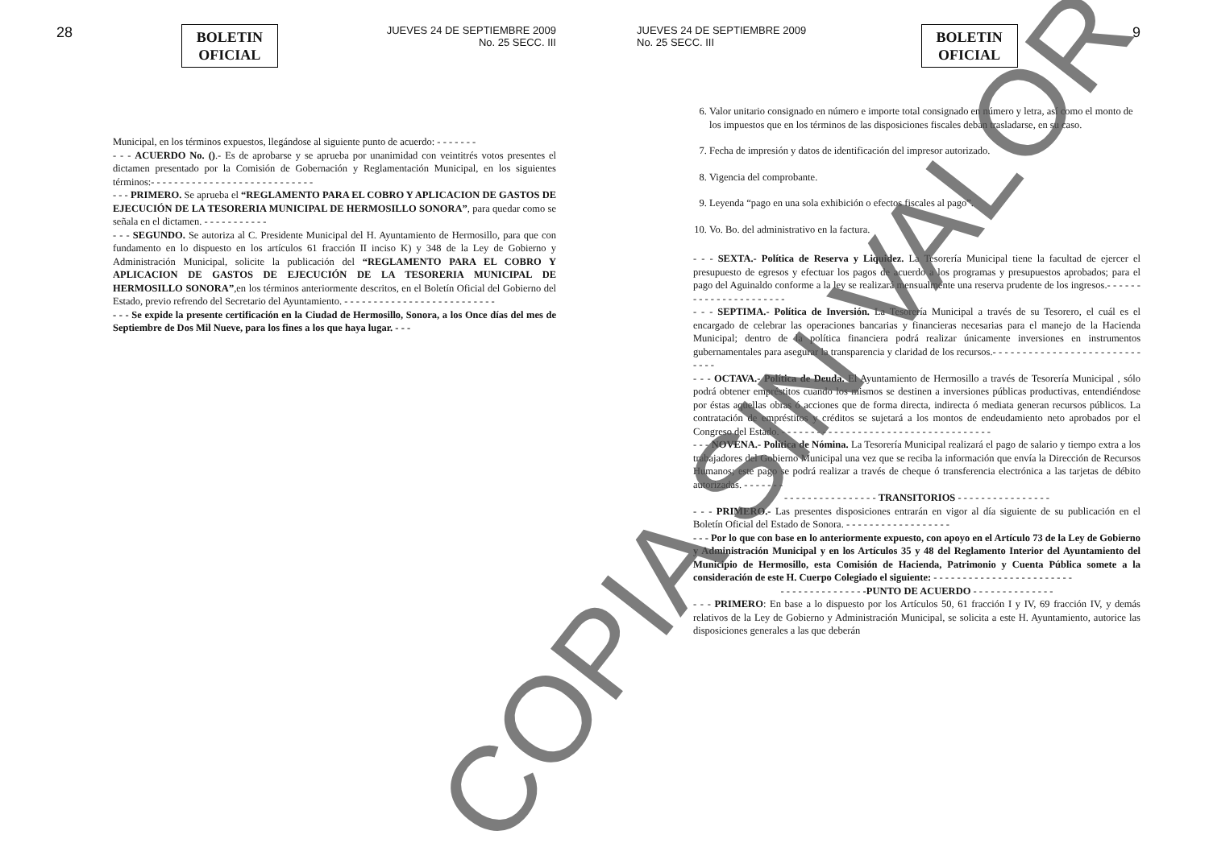28
BOLETIN
OFICIAL
JUEVES 24 DE SEPTIEMBRE 2009
No. 25 SECC. III
Municipal, en los términos expuestos, llegándose al siguiente punto de acuerdo: - - - - - - -
- - - ACUERDO No. ().- Es de aprobarse y se aprueba por unanimidad con veintitrés votos presentes el dictamen presentado por la Comisión de Gobernación y Reglamentación Municipal, en los siguientes términos:- - - - - - - - - - - - - - - - - - - - - - - - - - - -
- - - PRIMERO. Se aprueba el “REGLAMENTO PARA EL COBRO Y APLICACION DE GASTOS DE EJECUCIÓN DE LA TESORERIA MUNICIPAL DE HERMOSILLO SONORA”, para quedar como se señala en el dictamen. - - - - - - - - - - -
- - - SEGUNDO. Se autoriza al C. Presidente Municipal del H. Ayuntamiento de Hermosillo, para que con fundamento en lo dispuesto en los artículos 61 fracción II inciso K) y 348 de la Ley de Gobierno y Administración Municipal, solicite la publicación del “REGLAMENTO PARA EL COBRO Y APLICACION DE GASTOS DE EJECUCIÓN DE LA TESORERIA MUNICIPAL DE HERMOSILLO SONORA”,en los términos anteriormente descritos, en el Boletín Oficial del Gobierno del Estado, previo refrendo del Secretario del Ayuntamiento. - - - - - - - - - - - - - - - - - - - - - - - - - -
- - - Se expide la presente certificación en la Ciudad de Hermosillo, Sonora, a los Once días del mes de Septiembre de Dos Mil Nueve, para los fines a los que haya lugar. - - -
JUEVES 24 DE SEPTIEMBRE 2009
No. 25 SECC. III
BOLETIN
OFICIAL
9
6. Valor unitario consignado en número e importe total consignado en número y letra, así como el monto de los impuestos que en los términos de las disposiciones fiscales deban trasladarse, en su caso.
7. Fecha de impresión y datos de identificación del impresor autorizado.
8. Vigencia del comprobante.
9. Leyenda “pago en una sola exhibición o efectos fiscales al pago”.
10. Vo. Bo. del administrativo en la factura.
- - - SEXTA.- Política de Reserva y Liquidez. La Tesorería Municipal tiene la facultad de ejercer el presupuesto de egresos y efectuar los pagos de acuerdo a los programas y presupuestos aprobados; para el pago del Aguinaldo conforme a la ley se realizará mensualmente una reserva prudente de los ingresos.- - - - - - - - - - - - - - - - - - - - - -
- - - SEPTIMA.- Política de Inversión. La Tesorería Municipal a través de su Tesorero, el cuál es el encargado de celebrar las operaciones bancarias y financieras necesarias para el manejo de la Hacienda Municipal; dentro de la política financiera podrá realizar únicamente inversiones en instrumentos gubernamentales para asegurar la transparencia y claridad de los recursos.- - - - - - - - - - - - - - - - - - - - - - - - - - - - -
- - - OCTAVA.- Política de Deuda. El Ayuntamiento de Hermosillo a través de Tesorería Municipal , sólo podrá obtener empréstitos cuando los mismos se destinen a inversiones públicas productivas, entendiéndose por éstas aquellas obras ó acciones que de forma directa, indirecta ó mediata generan recursos públicos. La contratación de empréstitos y créditos se sujetará a los montos de endeudamiento neto aprobados por el Congreso del Estado. - - - - - - - - - - - - - - - - - - - - - - - - - - - - - - - - - - - -
- - - NOVENA.- Política de Nómina. La Tesorería Municipal realizará el pago de salario y tiempo extra a los trabajadores del Gobierno Municipal una vez que se reciba la información que envía la Dirección de Recursos Humanos; este pago se podrá realizar a través de cheque ó transferencia electrónica a las tarjetas de débito autorizadas. - - - - - - -
- - - - - - - - - - - - - - - - TRANSITORIOS - - - - - - - - - - - - - - - -
- - - PRIMERO.- Las presentes disposiciones entrarán en vigor al día siguiente de su publicación en el Boletín Oficial del Estado de Sonora. - - - - - - - - - - - - - - - - - -
- - - Por lo que con base en lo anteriormente expuesto, con apoyo en el Artículo 73 de la Ley de Gobierno y Administración Municipal y en los Artículos 35 y 48 del Reglamento Interior del Ayuntamiento del Municipio de Hermosillo, esta Comisión de Hacienda, Patrimonio y Cuenta Pública somete a la consideración de este H. Cuerpo Colegiado el siguiente: - - - - - - - - - - - - - - - - - - - - - - - -
- - - - - - - - - - - - - - -PUNTO DE ACUERDO - - - - - - - - - - - - - -
- - - PRIMERO: En base a lo dispuesto por los Artículos 50, 61 fracción I y IV, 69 fracción IV, y demás relativos de la Ley de Gobierno y Administración Municipal, se solicita a este H. Ayuntamiento, autorice las disposiciones generales a las que deberán
COPIA SIN VALOR